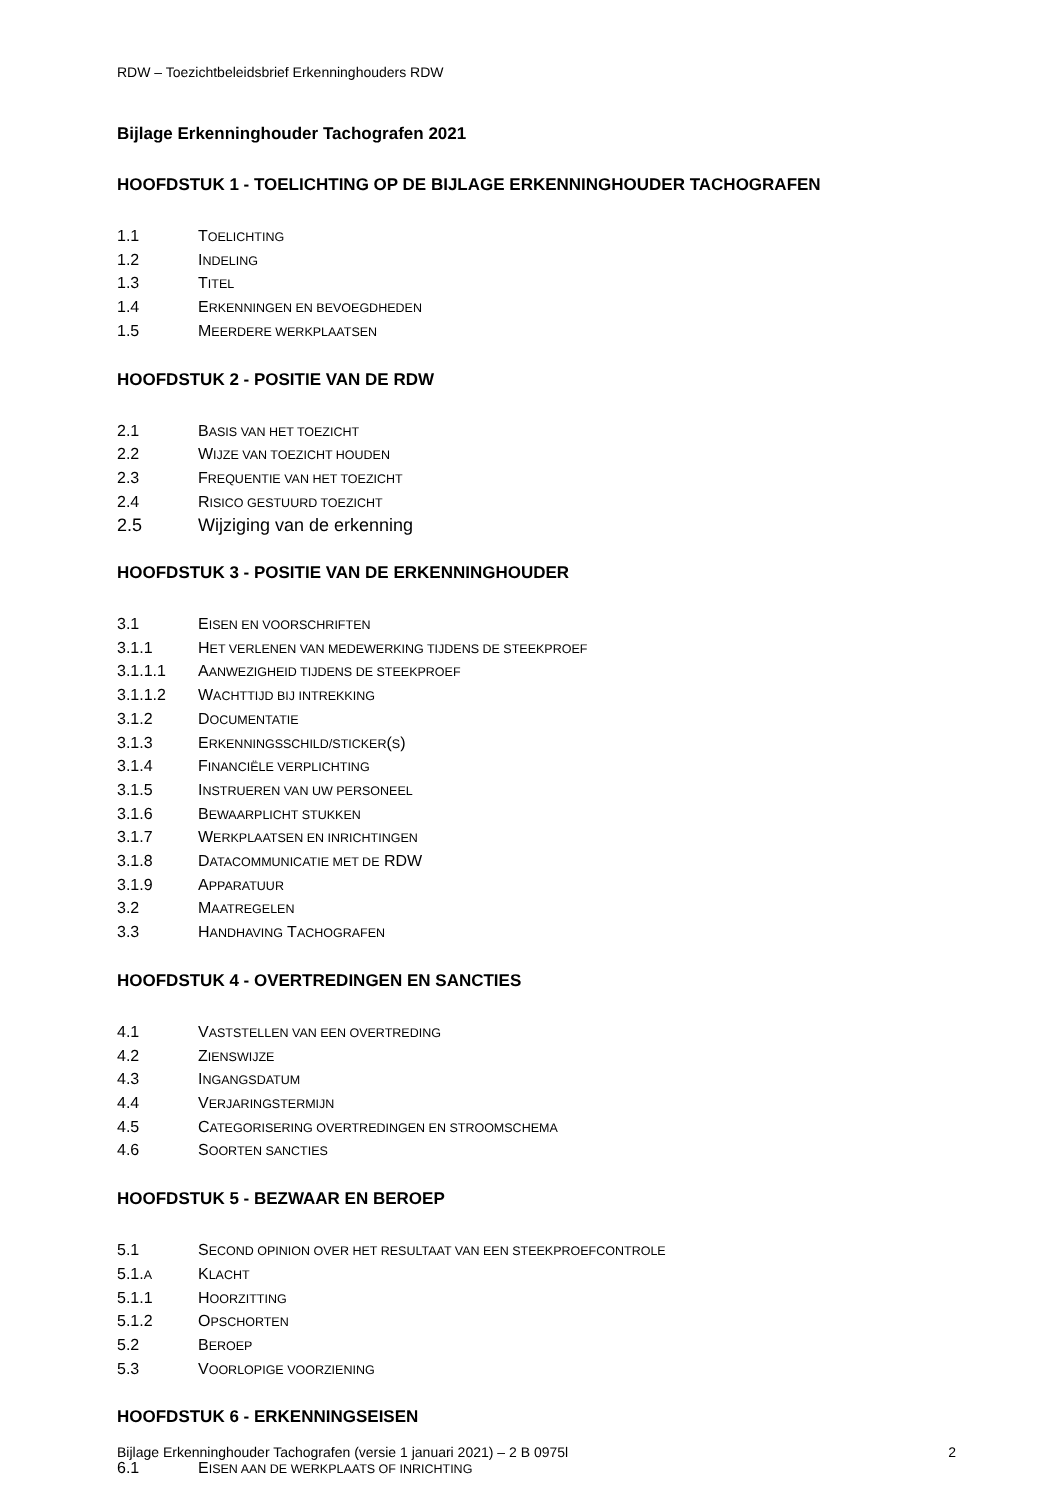RDW – Toezichtbeleidsbrief Erkenninghouders RDW
Bijlage Erkenninghouder Tachografen 2021
HOOFDSTUK 1 - TOELICHTING OP DE BIJLAGE ERKENNINGHOUDER TACHOGRAFEN
1.1 TOELICHTING
1.2 INDELING
1.3 TITEL
1.4 ERKENNINGEN EN BEVOEGDHEDEN
1.5 MEERDERE WERKPLAATSEN
HOOFDSTUK 2 - POSITIE VAN DE RDW
2.1 BASIS VAN HET TOEZICHT
2.2 WIJZE VAN TOEZICHT HOUDEN
2.3 FREQUENTIE VAN HET TOEZICHT
2.4 RISICO GESTUURD TOEZICHT
2.5 Wijziging van de erkenning
HOOFDSTUK 3 - POSITIE VAN DE ERKENNINGHOUDER
3.1 EISEN EN VOORSCHRIFTEN
3.1.1 HET VERLENEN VAN MEDEWERKING TIJDENS DE STEEKPROEF
3.1.1.1 AANWEZIGHEID TIJDENS DE STEEKPROEF
3.1.1.2 WACHTTIJD BIJ INTREKKING
3.1.2 DOCUMENTATIE
3.1.3 ERKENNINGSSCHILD/STICKER(S)
3.1.4 FINANCIËLE VERPLICHTING
3.1.5 INSTRUEREN VAN UW PERSONEEL
3.1.6 BEWAARPLICHT STUKKEN
3.1.7 WERKPLAATSEN EN INRICHTINGEN
3.1.8 DATACOMMUNICATIE MET DE RDW
3.1.9 APPARATUUR
3.2 MAATREGELEN
3.3 HANDHAVING TACHOGRAFEN
HOOFDSTUK 4 - OVERTREDINGEN EN SANCTIES
4.1 VASTSTELLEN VAN EEN OVERTREDING
4.2 ZIENSWIJZE
4.3 INGANGSDATUM
4.4 VERJARINGSTERMIJN
4.5 CATEGORISERING OVERTREDINGEN EN STROOMSCHEMA
4.6 SOORTEN SANCTIES
HOOFDSTUK 5 - BEZWAAR EN BEROEP
5.1 SECOND OPINION OVER HET RESULTAAT VAN EEN STEEKPROEFCONTROLE
5.1.A KLACHT
5.1.1 HOORZITTING
5.1.2 OPSCHORTEN
5.2 BEROEP
5.3 VOORLOPIGE VOORZIENING
HOOFDSTUK 6 - ERKENNINGSEISEN
6.1 EISEN AAN DE WERKPLAATS OF INRICHTING
Bijlage Erkenninghouder Tachografen (versie 1 januari 2021) – 2 B 0975l 2